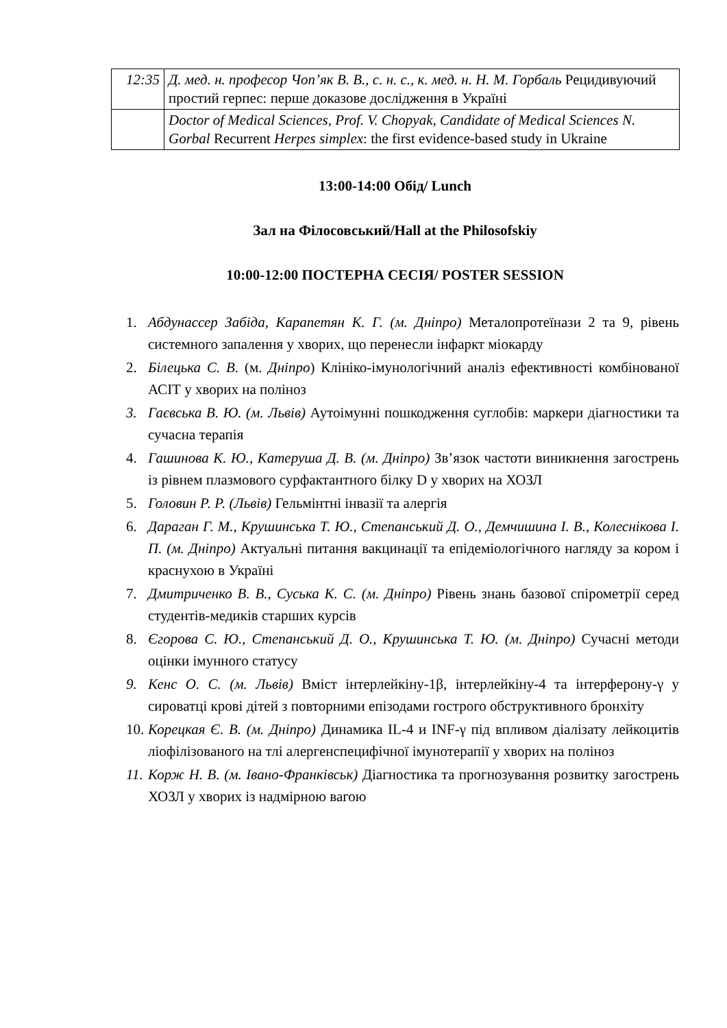| 12:35 | Д. мед. н. професор Чоп’як В. В., с. н. с., к. мед. н. Н. М. Горбаль Рецидивуючий простий герпес: перше доказове дослідження в Україні |
| | Doctor of Medical Sciences, Prof. V. Chopyak, Candidate of Medical Sciences N. Gorbal Recurrent Herpes simplex : the first evidence-based study in Ukraine |
13:00-14:00 Обід/ Lunch
Зал на Філосовський/Hall at the Philosofskiy
10:00-12:00 ПОСТЕРНА СЕСІЯ/ POSTER SESSION
1. Абдунассер Забіда, Карапетян К. Г. (м. Дніпро) Металопротеїнази 2 та 9, рівень системного запалення у хворих, що перенесли інфаркт міокарду
2. Білецька С. В. (м. Дніпро) Клініко-імунологічний аналіз ефективності комбінованої АСІТ у хворих на поліноз
3. Гаєвська В. Ю. (м. Львів) Аутоімунні пошкодження суглобів: маркери діагностики та сучасна терапія
4. Гашинова К. Ю., Катеруша Д. В. (м. Дніпро) Зв’язок частоти виникнення загострень із рівнем плазмового сурфактантного білку D у хворих на ХОЗЛ
5. Головин Р. Р. (Львів) Гельмінтні інвазії та алергія
6. Дараган Г. М., Крушинська Т. Ю., Степанський Д. О., Демчишина І. В., Колеснікова І. П. (м. Дніпро) Актуальні питання вакцинації та епідеміологічного нагляду за кором і краснухою в Україні
7. Дмитриченко В. В., Суська К. С. (м. Дніпро) Рівень знань базової спірометрії серед студентів-медиків старших курсів
8. Єгорова С. Ю., Степанський Д. О., Крушинська Т. Ю. (м. Дніпро) Сучасні методи оцінки імунного статусу
9. Кенс О. С. (м. Львів) Вміст інтерлейкіну-1β, інтерлейкіну-4 та інтерферону-γ у сироватці крові дітей з повторними епізодами гострого обструктивного бронхіту
10. Корецкая Є. В. (м. Дніпро) Динамика IL-4 и INF-γ під впливом діалізату лейкоцитів ліофілізованого на тлі алергенспецифічної імунотерапії у хворих на поліноз
11. Корж Н. В. (м. Івано-Франківськ) Діагностика та прогнозування розвитку загострень ХОЗЛ у хворих із надмірною вагою